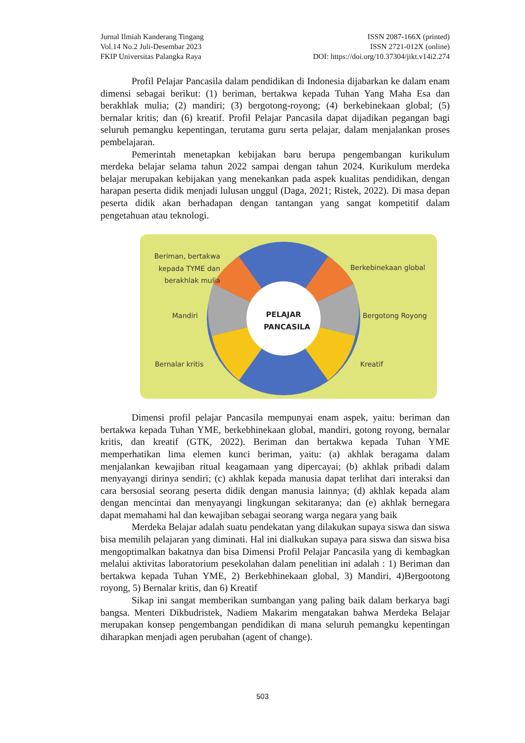Jurnal Ilmiah Kanderang Tingang
Vol.14 No.2 Juli-Desembar 2023
FKIP Universitas Palangka Raya
ISSN 2087-166X (printed)
ISSN 2721-012X (online)
DOI: https://doi.org/10.37304/jikt.v14i2.274
Profil Pelajar Pancasila dalam pendidikan di Indonesia dijabarkan ke dalam enam dimensi sebagai berikut: (1) beriman, bertakwa kepada Tuhan Yang Maha Esa dan berakhlak mulia; (2) mandiri; (3) bergotong-royong; (4) berkebinekaan global; (5) bernalar kritis; dan (6) kreatif. Profil Pelajar Pancasila dapat dijadikan pegangan bagi seluruh pemangku kepentingan, terutama guru serta pelajar, dalam menjalankan proses pembelajaran.
Pemerintah menetapkan kebijakan baru berupa pengembangan kurikulum merdeka belajar selama tahun 2022 sampai dengan tahun 2024. Kurikulum merdeka belajar merupakan kebijakan yang menekankan pada aspek kualitas pendidikan, dengan harapan peserta didik menjadi lulusan unggul (Daga, 2021; Ristek, 2022). Di masa depan peserta didik akan berhadapan dengan tantangan yang sangat kompetitif dalam pengetahuan atau teknologi.
Beriman, bertakwa kepada TYME dan berakhlak mulia
Berkebinekaan global
Mandiri
PELAJAR PANCASILA
Bergotong Royong
Bernalar kritis Kreatif
Dimensi profil pelajar Pancasila mempunyai enam aspek, yaitu: beriman dan bertakwa kepada Tuhan YME, berkebhinekaan global, mandiri, gotong royong, bernalar kritis, dan kreatif (GTK, 2022). Beriman dan bertakwa kepada Tuhan YME memperhatikan lima elemen kunci beriman, yaitu: (a) akhlak beragama dalam menjalankan kewajiban ritual keagamaan yang dipercayai; (b) akhlak pribadi dalam menyayangi dirinya sendiri; (c) akhlak kepada manusia dapat terlihat dari interaksi dan cara bersosial seorang peserta didik dengan manusia lainnya; (d) akhlak kepada alam dengan mencintai dan menyayangi lingkungan sekitaranya; dan (e) akhlak bernegara dapat memahami hal dan kewajiban sebagai seorang warga negara yang baik
Merdeka Belajar adalah suatu pendekatan yang dilakukan supaya siswa dan siswa bisa memilih pelajaran yang diminati. Hal ini dialkukan supaya para siswa dan siswa bisa mengoptimalkan bakatnya dan bisa Dimensi Profil Pelajar Pancasila yang di kembagkan melalui aktivitas laboratorium pesekolahan dalam penelitian ini adalah : 1) Beriman dan bertakwa kepada Tuhan YME, 2) Berkebhinekaan global, 3) Mandiri, 4)Bergootong royong, 5) Bernalar kritis, dan 6) Kreatif
Sikap ini sangat memberikan sumbangan yang paling baik dalam berkarya bagi bangsa. Menteri Dikbudristek, Nadiem Makarim mengatakan bahwa Merdeka Belajar merupakan konsep pengembangan pendidikan di mana seluruh pemangku kepentingan diharapkan menjadi agen perubahan (agent of change).
503